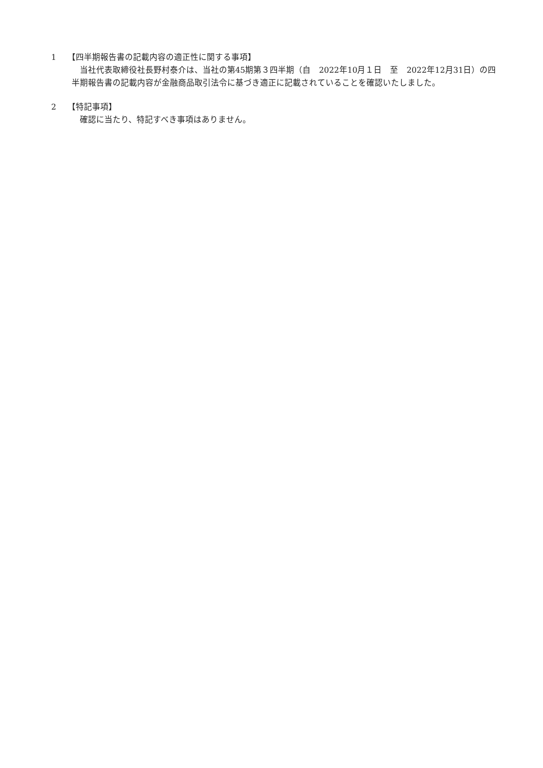1 【四半期報告書の記載内容の適正性に関する事項】
当社代表取締役社長野村泰介は、当社の第45期第３四半期（自　2022年10月１日　至　2022年12月31日）の四半期報告書の記載内容が金融商品取引法令に基づき適正に記載されていることを確認いたしました。
2 【特記事項】
確認に当たり、特記すべき事項はありません。